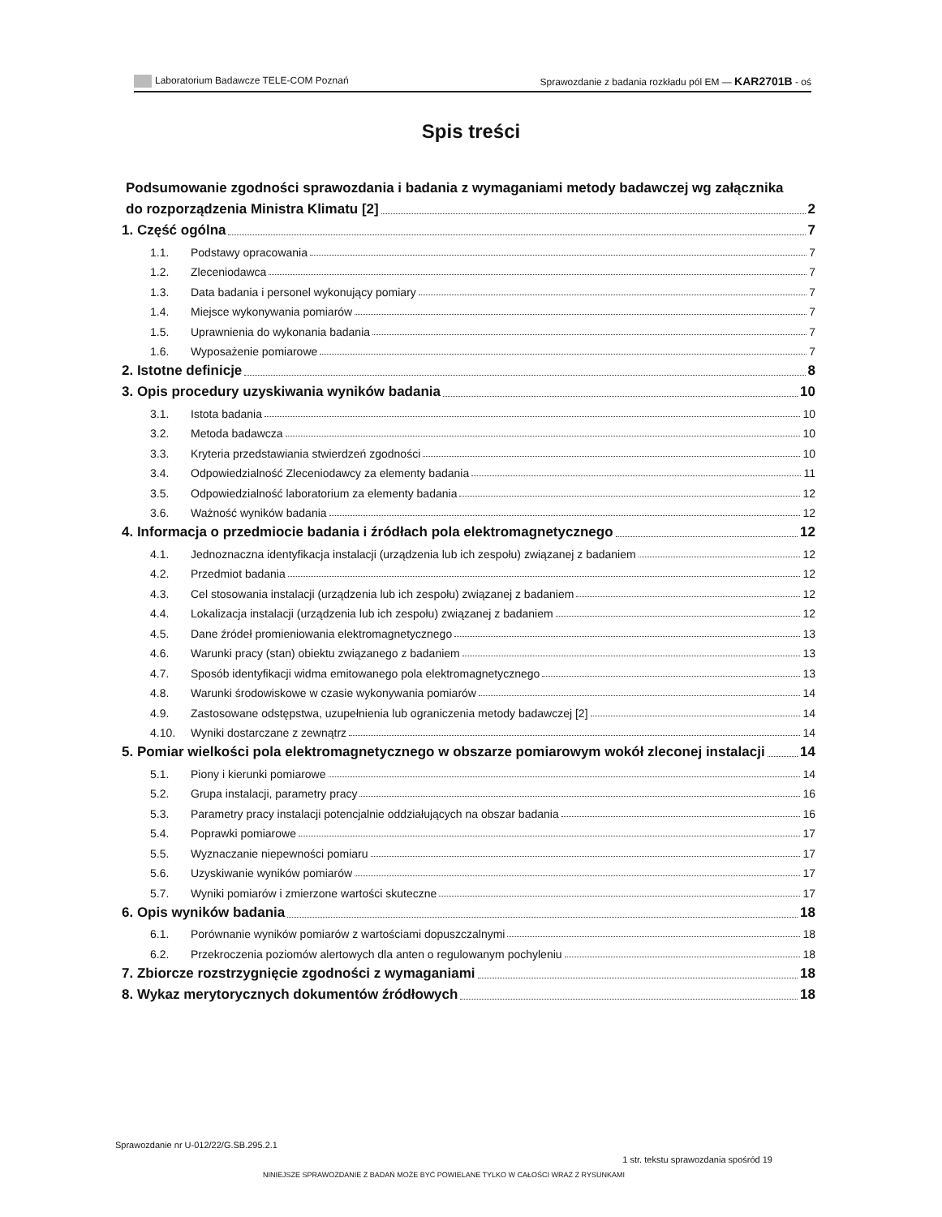Laboratorium Badawcze TELE-COM Poznań Sprawozdanie z badania rozkładu pól EM — KAR2701B - oś
Spis treści
Podsumowanie zgodności sprawozdania i badania z wymaganiami metody badawczej wg załącznika
do rozporządzenia Ministra Klimatu [2] 2
1. Część ogólna 7
1.1. Podstawy opracowania 7
1.2. Zleceniodawca 7
1.3. Data badania i personel wykonujący pomiary 7
1.4. Miejsce wykonywania pomiarów 7
1.5. Uprawnienia do wykonania badania 7
1.6. Wyposażenie pomiarowe 7
2. Istotne definicje 8
3. Opis procedury uzyskiwania wyników badania 10
3.1. Istota badania 10
3.2. Metoda badawcza 10
3.3. Kryteria przedstawiania stwierdzeń zgodności 10
3.4. Odpowiedzialność Zleceniodawcy za elementy badania 11
3.5. Odpowiedzialność laboratorium za elementy badania 12
3.6. Ważność wyników badania 12
4. Informacja o przedmiocie badania i źródłach pola elektromagnetycznego 12
4.1. Jednoznaczna identyfikacja instalacji (urządzenia lub ich zespołu) związanej z badaniem 12
4.2. Przedmiot badania 12
4.3. Cel stosowania instalacji (urządzenia lub ich zespołu) związanej z badaniem 12
4.4. Lokalizacja instalacji (urządzenia lub ich zespołu) związanej z badaniem 12
4.5. Dane źródeł promieniowania elektromagnetycznego 13
4.6. Warunki pracy (stan) obiektu związanego z badaniem 13
4.7. Sposób identyfikacji widma emitowanego pola elektromagnetycznego 13
4.8. Warunki środowiskowe w czasie wykonywania pomiarów 14
4.9. Zastosowane odstępstwa, uzupełnienia lub ograniczenia metody badawczej [2] 14
4.10. Wyniki dostarczane z zewnątrz 14
5. Pomiar wielkości pola elektromagnetycznego w obszarze pomiarowym wokół zleconej instalacji 14
5.1. Piony i kierunki pomiarowe 14
5.2. Grupa instalacji, parametry pracy 16
5.3. Parametry pracy instalacji potencjalnie oddziałujących na obszar badania 16
5.4. Poprawki pomiarowe 17
5.5. Wyznaczanie niepewności pomiaru 17
5.6. Uzyskiwanie wyników pomiarów 17
5.7. Wyniki pomiarów i zmierzone wartości skuteczne 17
6. Opis wyników badania 18
6.1. Porównanie wyników pomiarów z wartościami dopuszczalnymi 18
6.2. Przekroczenia poziomów alertowych dla anten o regulowanym pochyleniu 18
7. Zbiorcze rozstrzygnięcie zgodności z wymaganiami 18
8. Wykaz merytorycznych dokumentów źródłowych 18
Sprawozdanie nr U-012/22/G.SB.295.2.1
1 str. tekstu sprawozdania spośród 19
NINIEJSZE SPRAWOZDANIE Z BADAŃ MOŻE BYĆ POWIELANE TYLKO W CAŁOŚCI WRAZ Z RYSUNKAMI